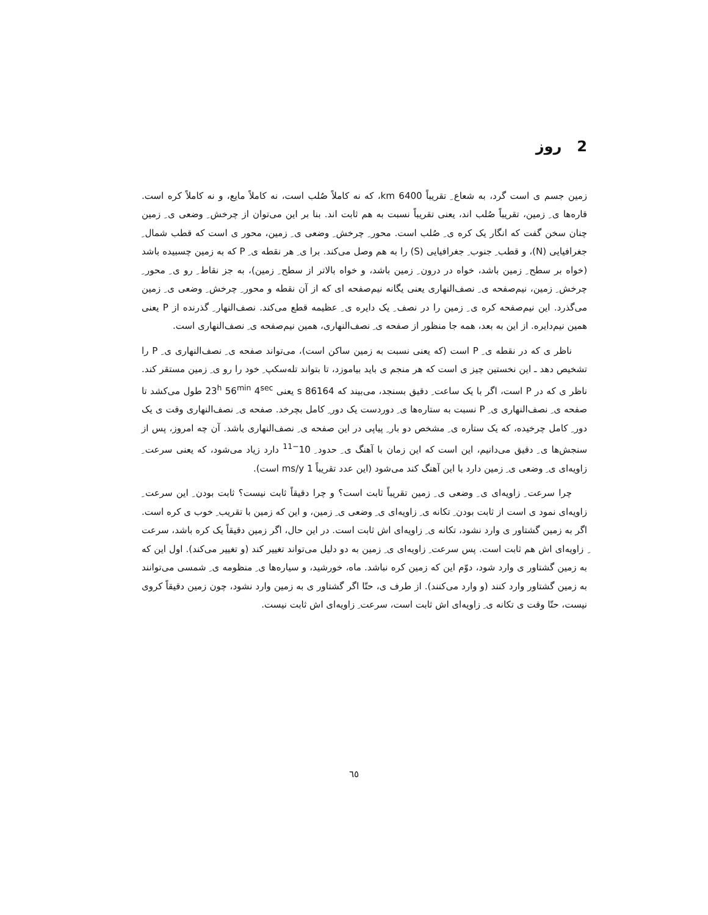2 روز
زمین جسم ی است گرد، به شعاع ِ تقریباً 6400 km، که نه کاملاً صُلب است، نه کاملاً مایع، و نه کاملاً کره است. قاره‌ها ی ِ زمین، تقریباً صُلب اند، یعنی تقریباً نسبت به هم ثابت اند. بنا بر این می‌توان از چرخش ِ وضعی ی ِ زمین چنان سخن گفت که انگار یک کره ی ِ صُلب است. محور ِ چرخش ِ وضعی ی ِ زمین، محور ی است که قطب شمال ِ جغرافیایی (N)، و قطب ِ جنوب ِ جغرافیایی (S) را به هم وصل می‌کند. برا ی ِ هر نقطه ی ِ P که به زمین چسبیده باشد (خواه بر سطح ِ زمین باشد، خواه در درون ِ زمین باشد، و خواه بالاتر از سطح ِ زمین)، به جز نقاط ِ رو ی ِ محور ِ چرخش ِ زمین، نیم‌صفحه ی ِ نصف‌النهاری یعنی یگانه نیم‌صفحه ای که از آن نقطه و محور ِ چرخش ِ وضعی ی ِ زمین می‌گذرد. این نیم‌صفحه کره ی ِ زمین را در نصف ِ یک دایره ی ِ عظیمه قطع می‌کند. نصف‌النهار ِ گذرنده از P یعنی همین نیم‌دایره. از این به بعد، همه جا منظور از صفحه ی ِ نصف‌النهاری، همین نیم‌صفحه ی ِ نصف‌النهاری است.
ناظر ی که در نقطه ی ِ P است (که یعنی نسبت به زمین ساکن است)، می‌تواند صفحه ی ِ نصف‌النهاری ی ِ P را تشخیص دهد ـ این نخستین چیز ی است که هر منجم ی باید بیاموزد، تا بتواند تله‌سکپ ِ خود را رو ی ِ زمین مستقر کند. ناظر ی که در P است، اگر با یک ساعت ِ دقیق بسنجد، می‌بیند که 86164 s یعنی 23<sup>h</sup> 56<sup>min</sup> 4<sup>sec</sup> طول می‌کشد تا صفحه ی ِ نصف‌النهاری ی ِ P نسبت به ستاره‌ها ی ِ دوردست یک دور ِ کامل بچرخد. صفحه ی ِ نصف‌النهاری وقت ی یک دور ِ کامل چرخیده، که یک ستاره ی ِ مشخص دو بار ِ پیاپی در این صفحه ی ِ نصف‌النهاری باشد. آن چه امروز، پس از سنجش‌ها ی ِ دقیق می‌دانیم، این است که این زمان با آهنگ ی ِ حدود ِ 10<sup>−11</sup> دارد زیاد می‌شود، که یعنی سرعت ِ زاویه‌ای ی ِ وضعی ی ِ زمین دارد با این آهنگ کند می‌شود (این عدد تقریباً 1 ms/y است).
چرا سرعت ِ زاویه‌ای ی ِ وضعی ی ِ زمین تقریباً ثابت است؟ و چرا دقیقاً ثابت نیست؟ ثابت بودن ِ این سرعت ِ زاویه‌ای نمود ی است از ثابت بودن ِ تکانه ی ِ زاویه‌ای ی ِ وضعی ی ِ زمین، و این که زمین با تقریب ِ خوب ی کره است. اگر به زمین گشتاور ی وارد نشود، تکانه ی ِ زاویه‌ای اش ثابت است. در این حال، اگر زمین دقیقاً یک کره باشد، سرعت ِ زاویه‌ای اش هم ثابت است. پس سرعت ِ زاویه‌ای ی ِ زمین به دو دلیل می‌تواند تغییر کند (و تغییر می‌کند). اول این که به زمین گشتاور ی وارد شود، دوّم این که زمین کره نباشد. ماه، خورشید، و سیاره‌ها ی ِ منظومه ی ِ شمسی می‌توانند به زمین گشتاور وارد کنند (و وارد می‌کنند). از طرف ی، حتّا اگر گشتاور ی به زمین وارد نشود، چون زمین دقیقاً کروی نیست، حتّا وقت ی تکانه ی ِ زاویه‌ای اش ثابت است، سرعت ِ زاویه‌ای اش ثابت نیست.
٦٥